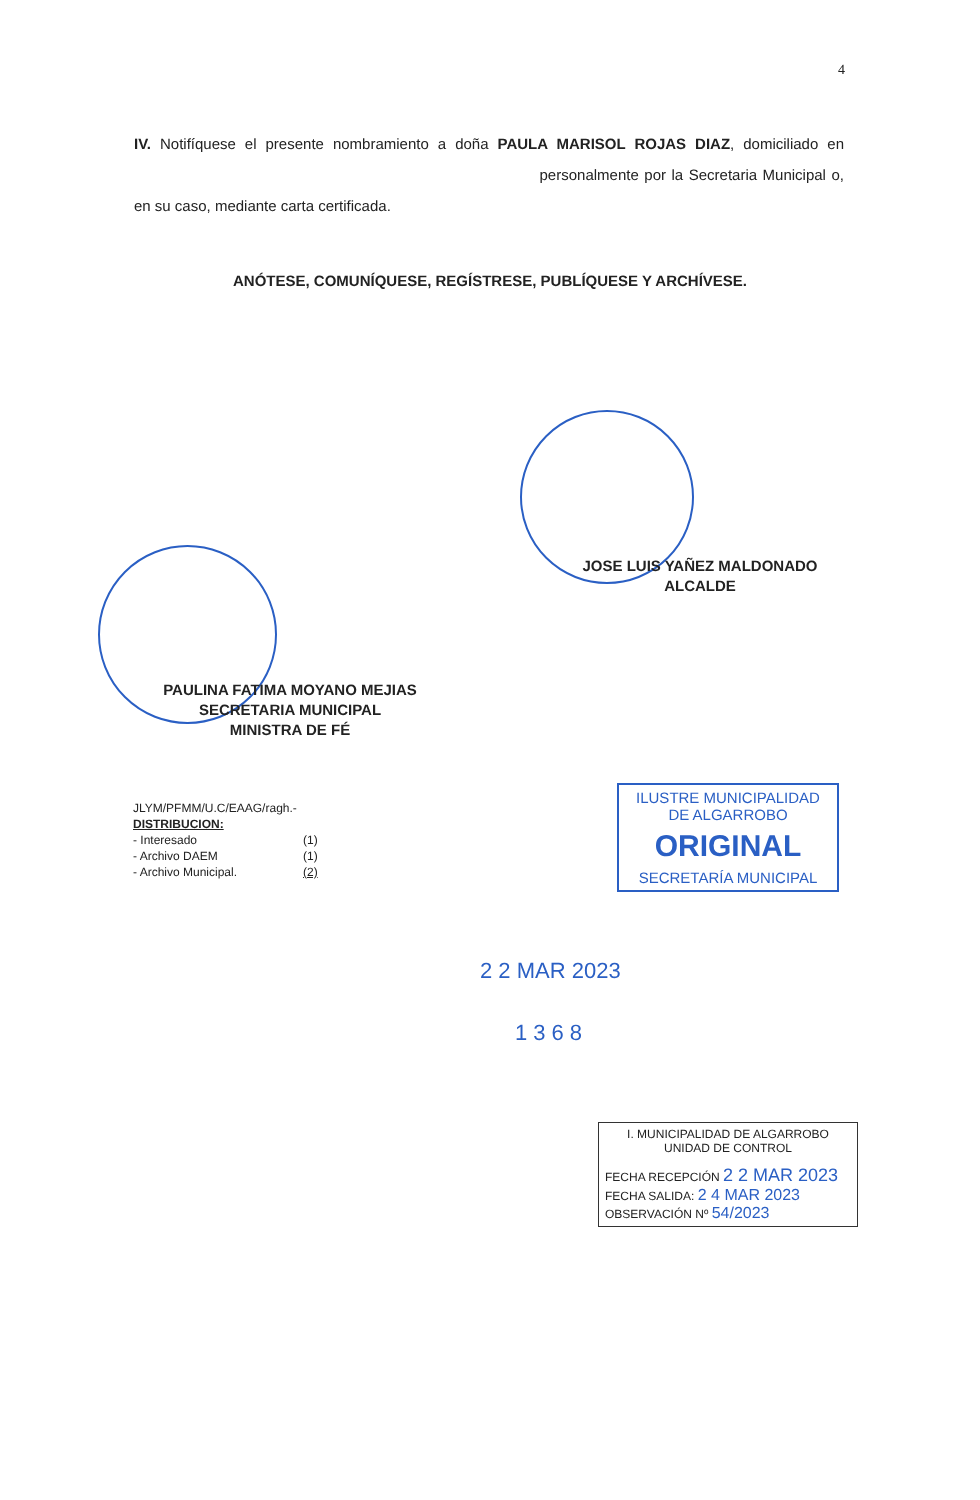4
IV. Notifíquese el presente nombramiento a doña PAULA MARISOL ROJAS DIAZ, domiciliado en personalmente por la Secretaria Municipal o, en su caso, mediante carta certificada.
ANÓTESE, COMUNÍQUESE, REGÍSTRESE, PUBLÍQUESE Y ARCHÍVESE.
JOSE LUIS YAÑEZ MALDONADO
ALCALDE
PAULINA FATIMA MOYANO MEJIAS
SECRETARIA MUNICIPAL
MINISTRA DE FÉ
JLYM/PFMM/U.C/EAAG/ragh.-
DISTRIBUCION:
- Interesado (1)
- Archivo DAEM (1)
- Archivo Municipal. (2)
ILUSTRE MUNICIPALIDAD
DE ALGARROBO
ORIGINAL
SECRETARÍA MUNICIPAL
2 2 MAR 2023
1368
I. MUNICIPALIDAD DE ALGARROBO
UNIDAD DE CONTROL
FECHA RECEPCIÓN 2 2 MAR 2023
FECHA SALIDA: 2 4 MAR 2023
OBSERVACIÓN Nº 54/2023